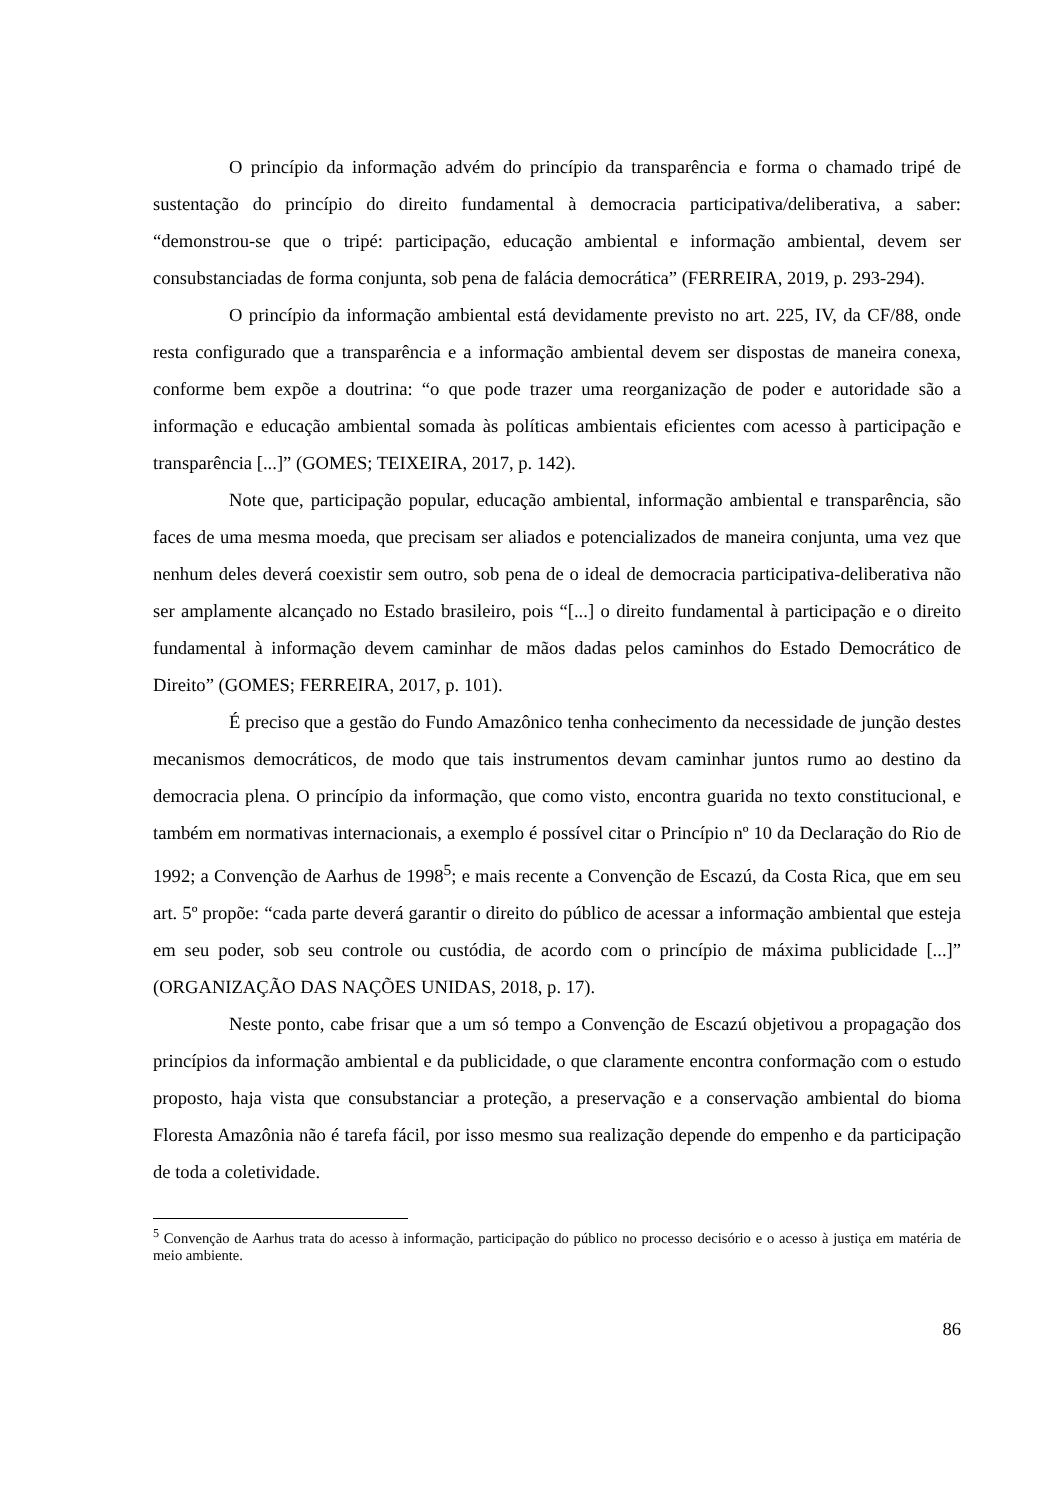O princípio da informação advém do princípio da transparência e forma o chamado tripé de sustentação do princípio do direito fundamental à democracia participativa/deliberativa, a saber: “demonstrou-se que o tripé: participação, educação ambiental e informação ambiental, devem ser consubstanciadas de forma conjunta, sob pena de falácia democrática” (FERREIRA, 2019, p. 293-294).
O princípio da informação ambiental está devidamente previsto no art. 225, IV, da CF/88, onde resta configurado que a transparência e a informação ambiental devem ser dispostas de maneira conexa, conforme bem expõe a doutrina: “o que pode trazer uma reorganização de poder e autoridade são a informação e educação ambiental somada às políticas ambientais eficientes com acesso à participação e transparência [...]” (GOMES; TEIXEIRA, 2017, p. 142).
Note que, participação popular, educação ambiental, informação ambiental e transparência, são faces de uma mesma moeda, que precisam ser aliados e potencializados de maneira conjunta, uma vez que nenhum deles deverá coexistir sem outro, sob pena de o ideal de democracia participativa-deliberativa não ser amplamente alcançado no Estado brasileiro, pois “[...] o direito fundamental à participação e o direito fundamental à informação devem caminhar de mãos dadas pelos caminhos do Estado Democrático de Direito” (GOMES; FERREIRA, 2017, p. 101).
É preciso que a gestão do Fundo Amazônico tenha conhecimento da necessidade de junção destes mecanismos democráticos, de modo que tais instrumentos devam caminhar juntos rumo ao destino da democracia plena. O princípio da informação, que como visto, encontra guarida no texto constitucional, e também em normativas internacionais, a exemplo é possível citar o Princípio nº 10 da Declaração do Rio de 1992; a Convenção de Aarhus de 1998<sup>5</sup>; e mais recente a Convenção de Escazú, da Costa Rica, que em seu art. 5º propõe: “cada parte deverá garantir o direito do público de acessar a informação ambiental que esteja em seu poder, sob seu controle ou custódia, de acordo com o princípio de máxima publicidade [...]” (ORGANIZAÇÃO DAS NAÇÕES UNIDAS, 2018, p. 17).
Neste ponto, cabe frisar que a um só tempo a Convenção de Escazú objetivou a propagação dos princípios da informação ambiental e da publicidade, o que claramente encontra conformação com o estudo proposto, haja vista que consubstanciar a proteção, a preservação e a conservação ambiental do bioma Floresta Amazônia não é tarefa fácil, por isso mesmo sua realização depende do empenho e da participação de toda a coletividade.
<sup>5</sup> Convenção de Aarhus trata do acesso à informação, participação do público no processo decisório e o acesso à justiça em matéria de meio ambiente.
86